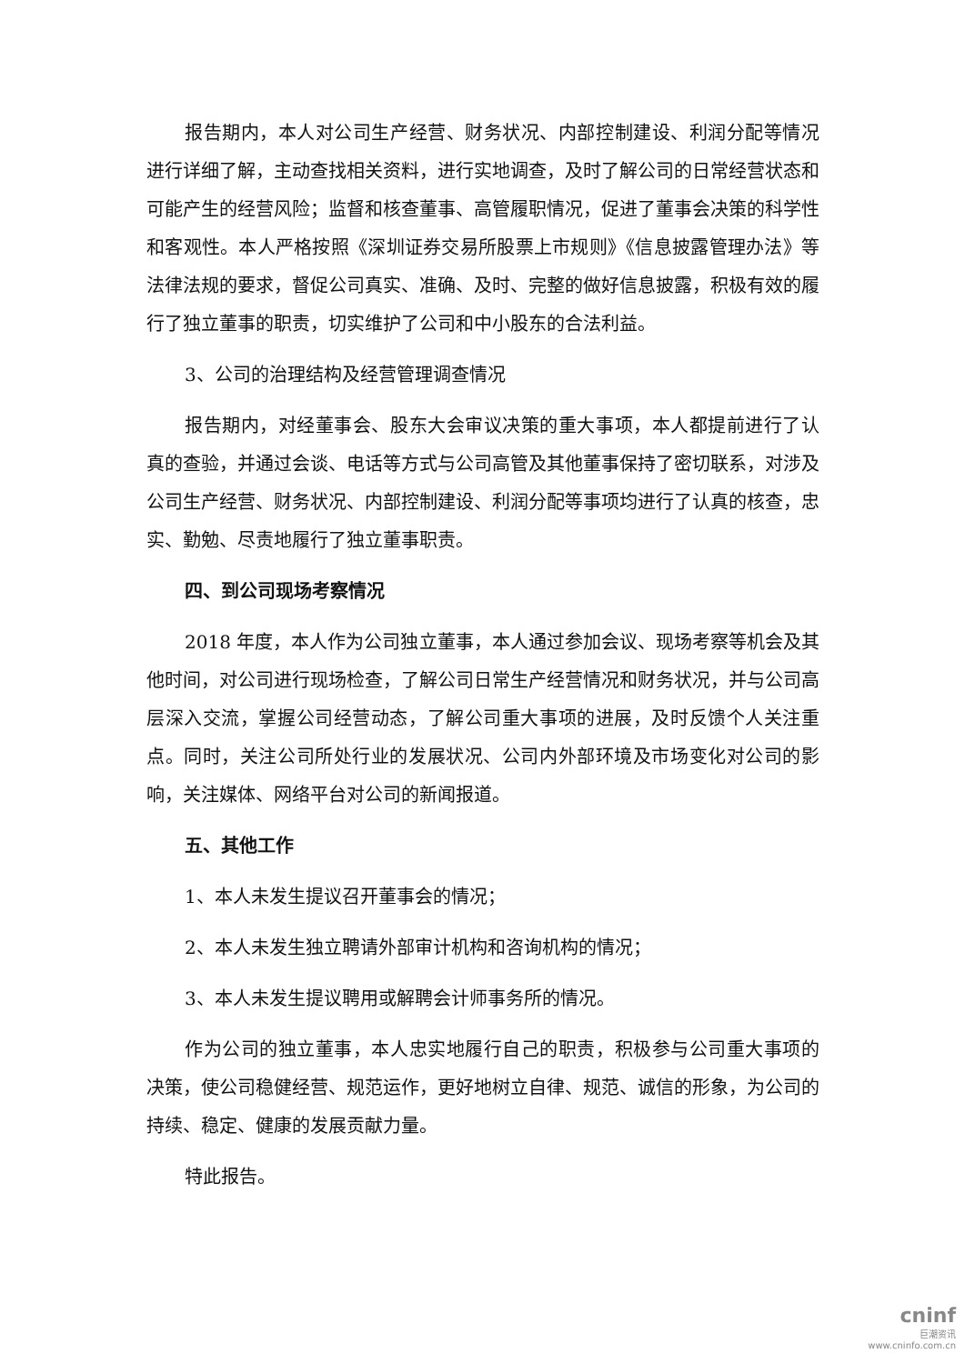报告期内，本人对公司生产经营、财务状况、内部控制建设、利润分配等情况进行详细了解，主动查找相关资料，进行实地调查，及时了解公司的日常经营状态和可能产生的经营风险；监督和核查董事、高管履职情况，促进了董事会决策的科学性和客观性。本人严格按照《深圳证券交易所股票上市规则》《信息披露管理办法》等法律法规的要求，督促公司真实、准确、及时、完整的做好信息披露，积极有效的履行了独立董事的职责，切实维护了公司和中小股东的合法利益。
3、公司的治理结构及经营管理调查情况
报告期内，对经董事会、股东大会审议决策的重大事项，本人都提前进行了认真的查验，并通过会谈、电话等方式与公司高管及其他董事保持了密切联系，对涉及公司生产经营、财务状况、内部控制建设、利润分配等事项均进行了认真的核查，忠实、勤勉、尽责地履行了独立董事职责。
四、到公司现场考察情况
2018 年度，本人作为公司独立董事，本人通过参加会议、现场考察等机会及其他时间，对公司进行现场检查，了解公司日常生产经营情况和财务状况，并与公司高层深入交流，掌握公司经营动态，了解公司重大事项的进展，及时反馈个人关注重点。同时，关注公司所处行业的发展状况、公司内外部环境及市场变化对公司的影响，关注媒体、网络平台对公司的新闻报道。
五、其他工作
1、本人未发生提议召开董事会的情况；
2、本人未发生独立聘请外部审计机构和咨询机构的情况；
3、本人未发生提议聘用或解聘会计师事务所的情况。
作为公司的独立董事，本人忠实地履行自己的职责，积极参与公司重大事项的决策，使公司稳健经营、规范运作，更好地树立自律、规范、诚信的形象，为公司的持续、稳定、健康的发展贡献力量。
特此报告。
cninf
巨潮资讯
www.cninfo.com.cn